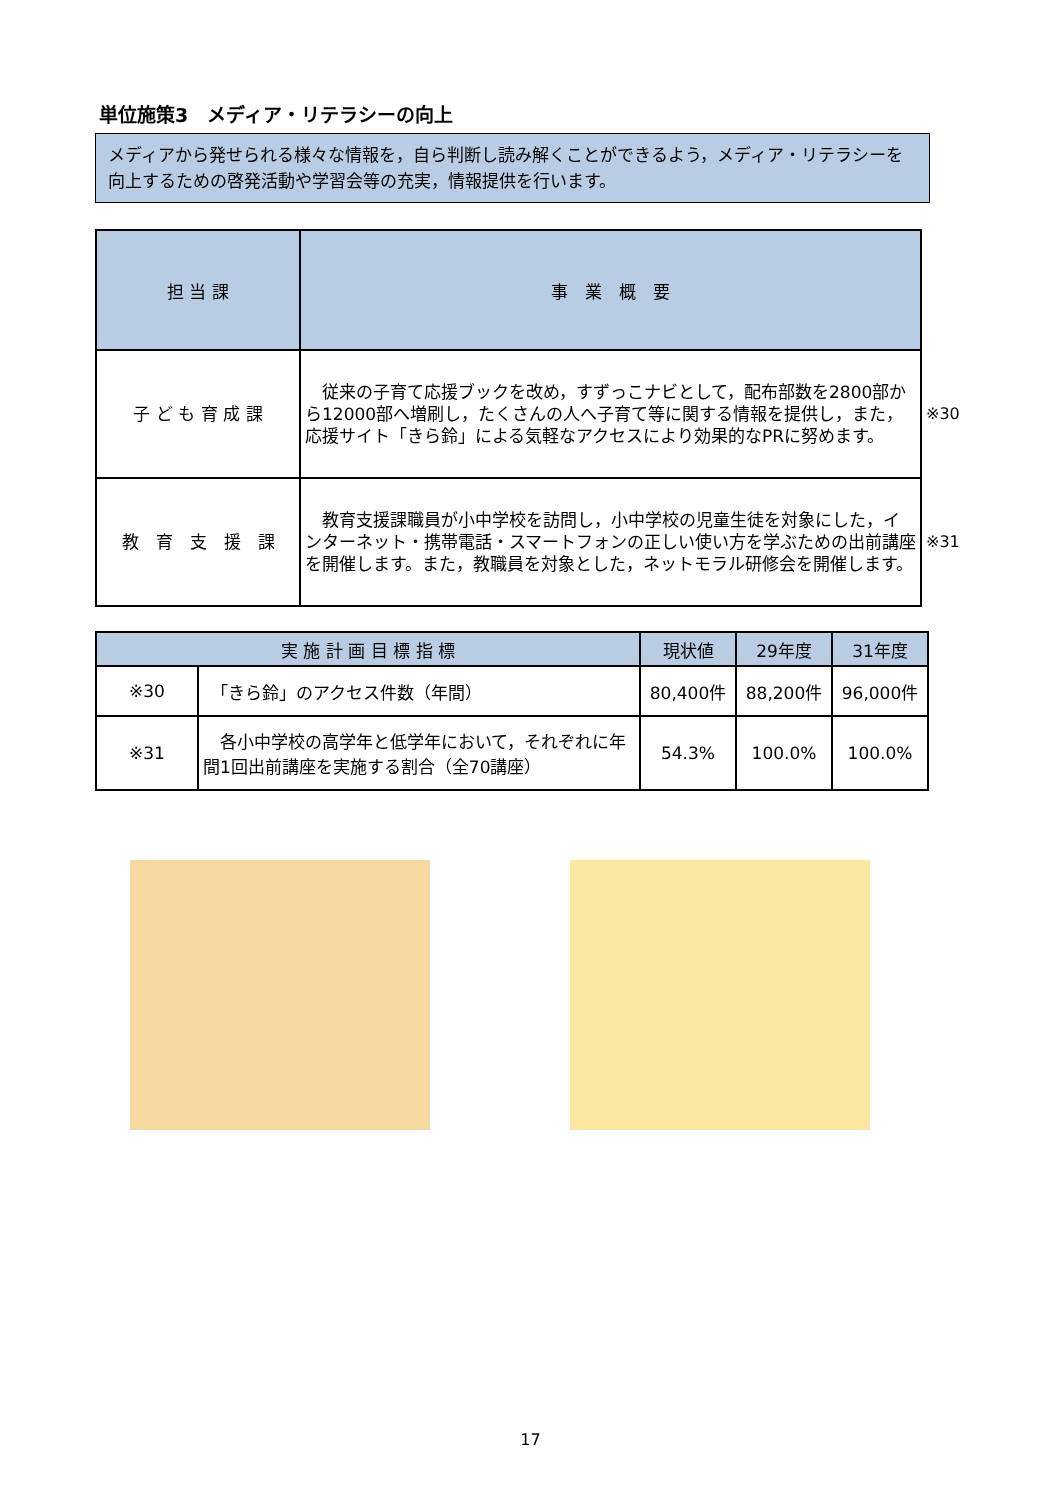単位施策3　メディア・リテラシーの向上
メディアから発せられる様々な情報を，自ら判断し読み解くことができるよう，メディア・リテラシーを向上するための啓発活動や学習会等の充実，情報提供を行います。
| 担 当 課 | 事 業 概 要 | |
| 子 ど も 育 成 課 | 従来の子育て応援ブックを改め，すずっこナビとして，配布部数を2800部から12000部へ増刷し，たくさんの人へ子育て等に関する情報を提供し，また，応援サイト「きら鈴」による気軽なアクセスにより効果的なPRに努めます。 | ※30 |
| 教 育 支 援 課 | 教育支援課職員が小中学校を訪問し，小中学校の児童生徒を対象にした，インターネット・携帯電話・スマートフォンの正しい使い方を学ぶための出前講座を開催します。また，教職員を対象とした，ネットモラル研修会を開催します。 | ※31 |
| 実 施 計 画 目 標 指 標 | | 現状値 | 29年度 | 31年度 |
| --- | --- | --- | --- | --- |
| ※30 | 「きら鈴」のアクセス件数（年間） | 80,400件 | 88,200件 | 96,000件 |
| ※31 | 各小中学校の高学年と低学年において，それぞれに年間1回出前講座を実施する割合（全70講座） | 54.3% | 100.0% | 100.0% |
17